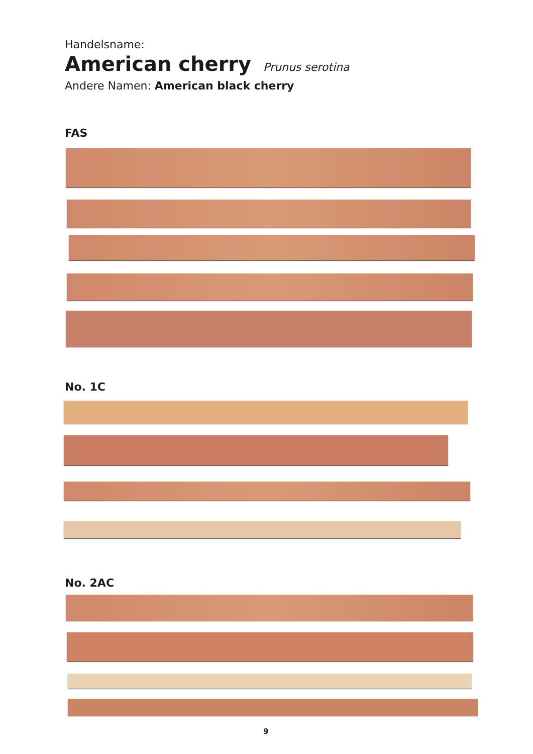Handelsname:
American cherry Prunus serotina
Andere Namen: American black cherry
FAS
No. 1C
No. 2AC
9